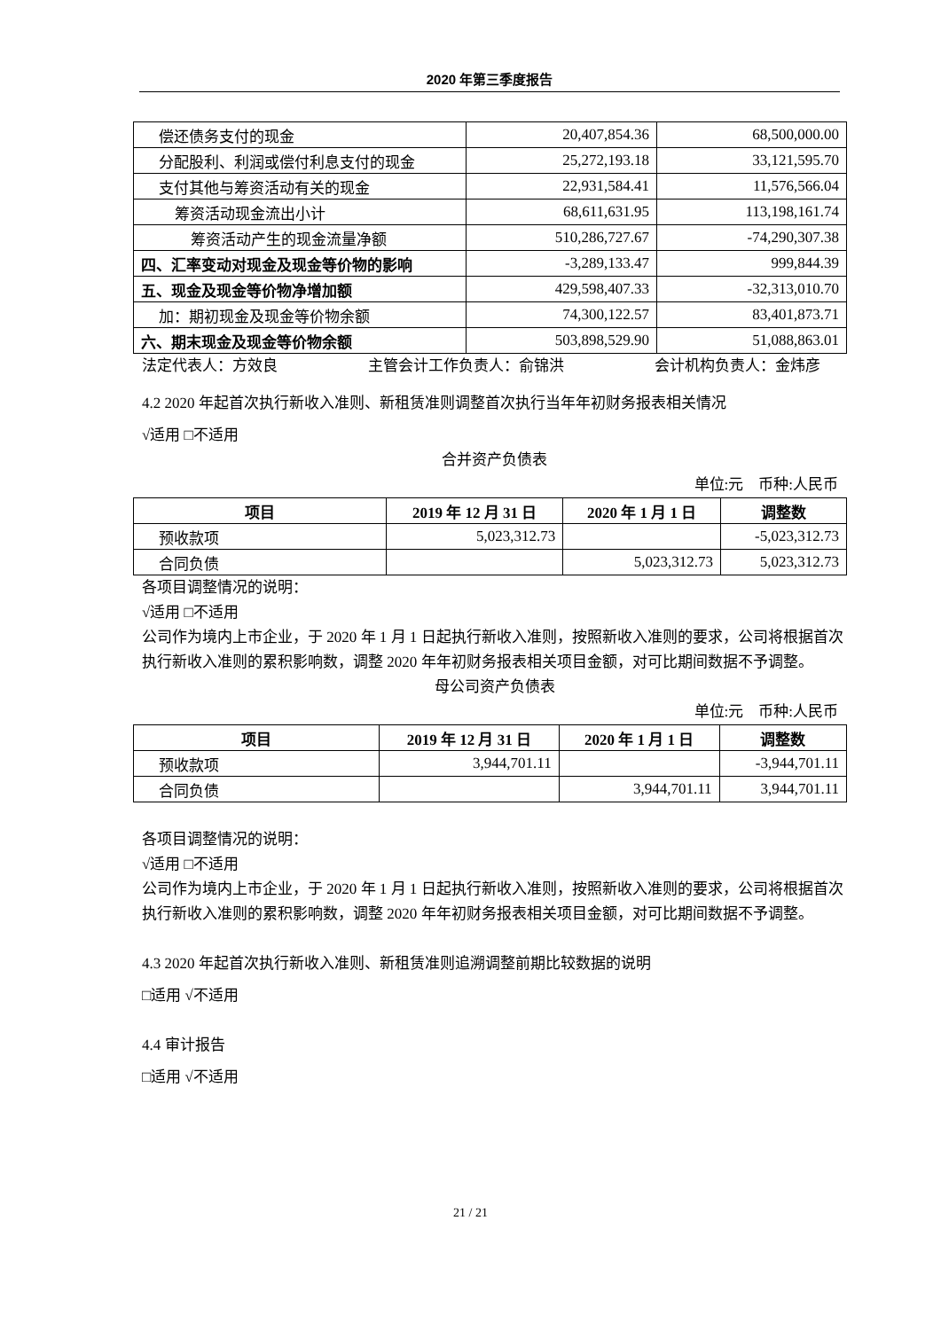2020 年第三季度报告
| 偿还债务支付的现金 | 20,407,854.36 | 68,500,000.00 |
| 分配股利、利润或偿付利息支付的现金 | 25,272,193.18 | 33,121,595.70 |
| 支付其他与筹资活动有关的现金 | 22,931,584.41 | 11,576,566.04 |
| 筹资活动现金流出小计 | 68,611,631.95 | 113,198,161.74 |
| 筹资活动产生的现金流量净额 | 510,286,727.67 | -74,290,307.38 |
| 四、汇率变动对现金及现金等价物的影响 | -3,289,133.47 | 999,844.39 |
| 五、现金及现金等价物净增加额 | 429,598,407.33 | -32,313,010.70 |
| 加：期初现金及现金等价物余额 | 74,300,122.57 | 83,401,873.71 |
| 六、期末现金及现金等价物余额 | 503,898,529.90 | 51,088,863.01 |
法定代表人：方效良　　　　　　主管会计工作负责人：俞锦洪　　　　　　会计机构负责人：金炜彦
4.2 2020 年起首次执行新收入准则、新租赁准则调整首次执行当年年初财务报表相关情况
√适用 □不适用
合并资产负债表
单位:元　币种:人民币
| 项目 | 2019 年 12 月 31 日 | 2020 年 1 月 1 日 | 调整数 |
| --- | --- | --- | --- |
| 预收款项 | 5,023,312.73 | | -5,023,312.73 |
| 合同负债 | | 5,023,312.73 | 5,023,312.73 |
各项目调整情况的说明：
√适用 □不适用
公司作为境内上市企业，于 2020 年 1 月 1 日起执行新收入准则，按照新收入准则的要求，公司将根据首次执行新收入准则的累积影响数，调整 2020 年年初财务报表相关项目金额，对可比期间数据不予调整。
母公司资产负债表
单位:元　币种:人民币
| 项目 | 2019 年 12 月 31 日 | 2020 年 1 月 1 日 | 调整数 |
| --- | --- | --- | --- |
| 预收款项 | 3,944,701.11 | | -3,944,701.11 |
| 合同负债 | | 3,944,701.11 | 3,944,701.11 |
各项目调整情况的说明：
√适用 □不适用
公司作为境内上市企业，于 2020 年 1 月 1 日起执行新收入准则，按照新收入准则的要求，公司将根据首次执行新收入准则的累积影响数，调整 2020 年年初财务报表相关项目金额，对可比期间数据不予调整。
4.3 2020 年起首次执行新收入准则、新租赁准则追溯调整前期比较数据的说明
□适用 √不适用
4.4 审计报告
□适用 √不适用
21 / 21